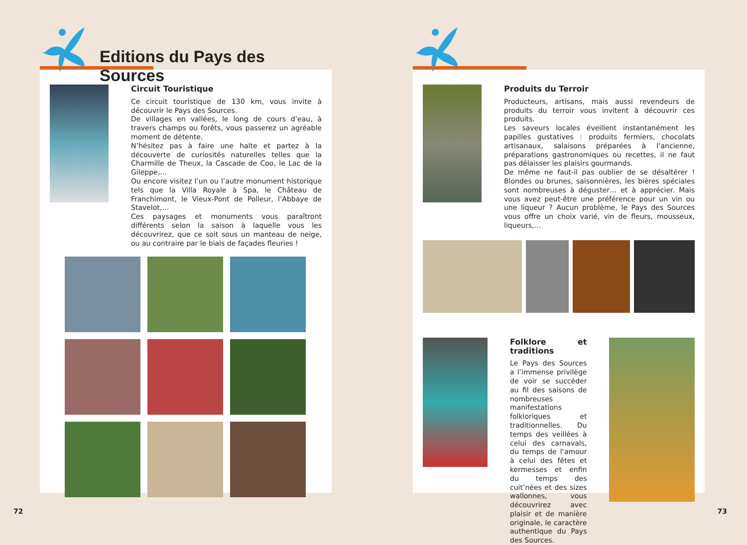Editions du Pays des Sources
Circuit Touristique
Ce circuit touristique de 130 km, vous invite à découvrir le Pays des Sources.
De villages en vallées, le long de cours d’eau, à travers champs ou forêts, vous passerez un agréable moment de détente.
N’hésitez pas à faire une halte et partez à la découverte de curiosités naturelles telles que la Charmille de Theux, la Cascade de Coo, le Lac de la Gileppe,…
Ou encore visitez l’un ou l’autre monument historique tels que la Villa Royale à Spa, le Château de Franchimont, le Vieux-Pont de Polleur, l’Abbaye de Stavelot,…
Ces paysages et monuments vous paraîtront différents selon la saison à laquelle vous les découvrirez, que ce soit sous un manteau de neige, ou au contraire par le biais de façades fleuries !
Produits du Terroir
Producteurs, artisans, mais aussi revendeurs de produits du terroir vous invitent à découvrir ces produits.
Les saveurs locales éveillent instantanément les papilles gustatives : produits fermiers, chocolats artisanaux, salaisons préparées à l’ancienne, préparations gastronomiques ou recettes, il ne faut pas délaisser les plaisirs gourmands.
De même ne faut-il pas oublier de se désaltérer ! Blondes ou brunes, saisonnières, les bières spéciales sont nombreuses à déguster… et à apprécier. Mais vous avez peut-être une préférence pour un vin ou une liqueur ? Aucun problème, le Pays des Sources vous offre un choix varié, vin de fleurs, mousseux, liqueurs,…
Folklore et traditions
Le Pays des Sources a l’immense privilège de voir se succéder au fil des saisons de nombreuses manifestations folkloriques et traditionnelles. Du temps des veillées à celui des carnavals, du temps de l’amour à celui des fêtes et kermesses et enfin du temps des cuit’nées et des sizes wallonnes, vous découvrirez avec plaisir et de manière originale, le caractère authentique du Pays des Sources.
72 73